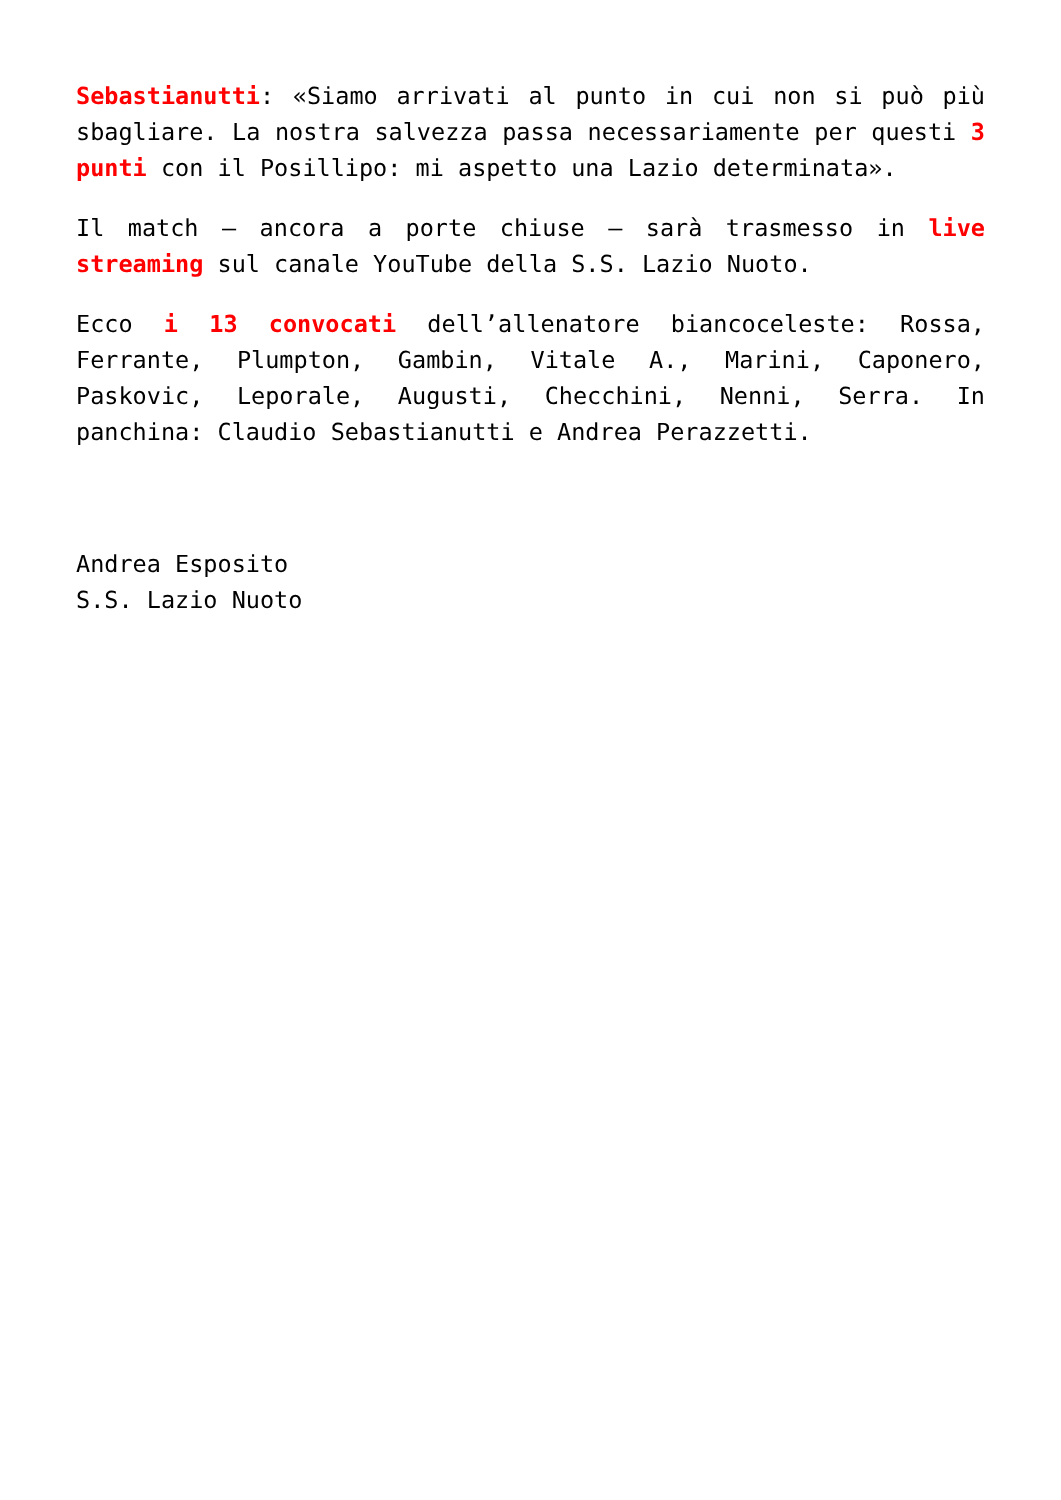Sebastianutti: «Siamo arrivati al punto in cui non si può più sbagliare. La nostra salvezza passa necessariamente per questi 3 punti con il Posillipo: mi aspetto una Lazio determinata».
Il match – ancora a porte chiuse – sarà trasmesso in live streaming sul canale YouTube della S.S. Lazio Nuoto.
Ecco i 13 convocati dell’allenatore biancoceleste: Rossa, Ferrante, Plumpton, Gambin, Vitale A., Marini, Caponero, Paskovic, Leporale, Augusti, Checchini, Nenni, Serra. In panchina: Claudio Sebastianutti e Andrea Perazzetti.
Andrea Esposito
S.S. Lazio Nuoto